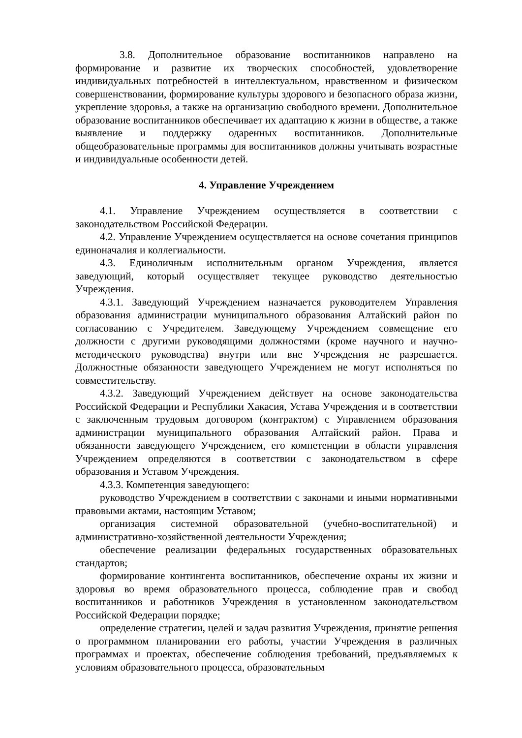3.8. Дополнительное образование воспитанников направлено на формирование и развитие их творческих способностей, удовлетворение индивидуальных потребностей в интеллектуальном, нравственном и физическом совершенствовании, формирование культуры здорового и безопасного образа жизни, укрепление здоровья, а также на организацию свободного времени. Дополнительное образование воспитанников обеспечивает их адаптацию к жизни в обществе, а также выявление и поддержку одаренных воспитанников. Дополнительные общеобразовательные программы для воспитанников должны учитывать возрастные и индивидуальные особенности детей.
4. Управление Учреждением
4.1. Управление Учреждением осуществляется в соответствии с законодательством Российской Федерации.
4.2. Управление Учреждением осуществляется на основе сочетания принципов единоначалия и коллегиальности.
4.3. Единоличным исполнительным органом Учреждения, является заведующий, который осуществляет текущее руководство деятельностью Учреждения.
4.3.1. Заведующий Учреждением назначается руководителем Управления образования администрации муниципального образования Алтайский район по согласованию с Учредителем. Заведующему Учреждением совмещение его должности с другими руководящими должностями (кроме научного и научно-методического руководства) внутри или вне Учреждения не разрешается. Должностные обязанности заведующего Учреждением не могут исполняться по совместительству.
4.3.2. Заведующий Учреждением действует на основе законодательства Российской Федерации и Республики Хакасия, Устава Учреждения и в соответствии с заключенным трудовым договором (контрактом) с Управлением образования администрации муниципального образования Алтайский район. Права и обязанности заведующего Учреждением, его компетенции в области управления Учреждением определяются в соответствии с законодательством в сфере образования и Уставом Учреждения.
4.3.3. Компетенция заведующего:
руководство Учреждением в соответствии с законами и иными нормативными правовыми актами, настоящим Уставом;
организация системной образовательной (учебно-воспитательной) и административно-хозяйственной деятельности Учреждения;
обеспечение реализации федеральных государственных образовательных стандартов;
формирование контингента воспитанников, обеспечение охраны их жизни и здоровья во время образовательного процесса, соблюдение прав и свобод воспитанников и работников Учреждения в установленном законодательством Российской Федерации порядке;
определение стратегии, целей и задач развития Учреждения, принятие решения о программном планировании его работы, участии Учреждения в различных программах и проектах, обеспечение соблюдения требований, предъявляемых к условиям образовательного процесса, образовательным